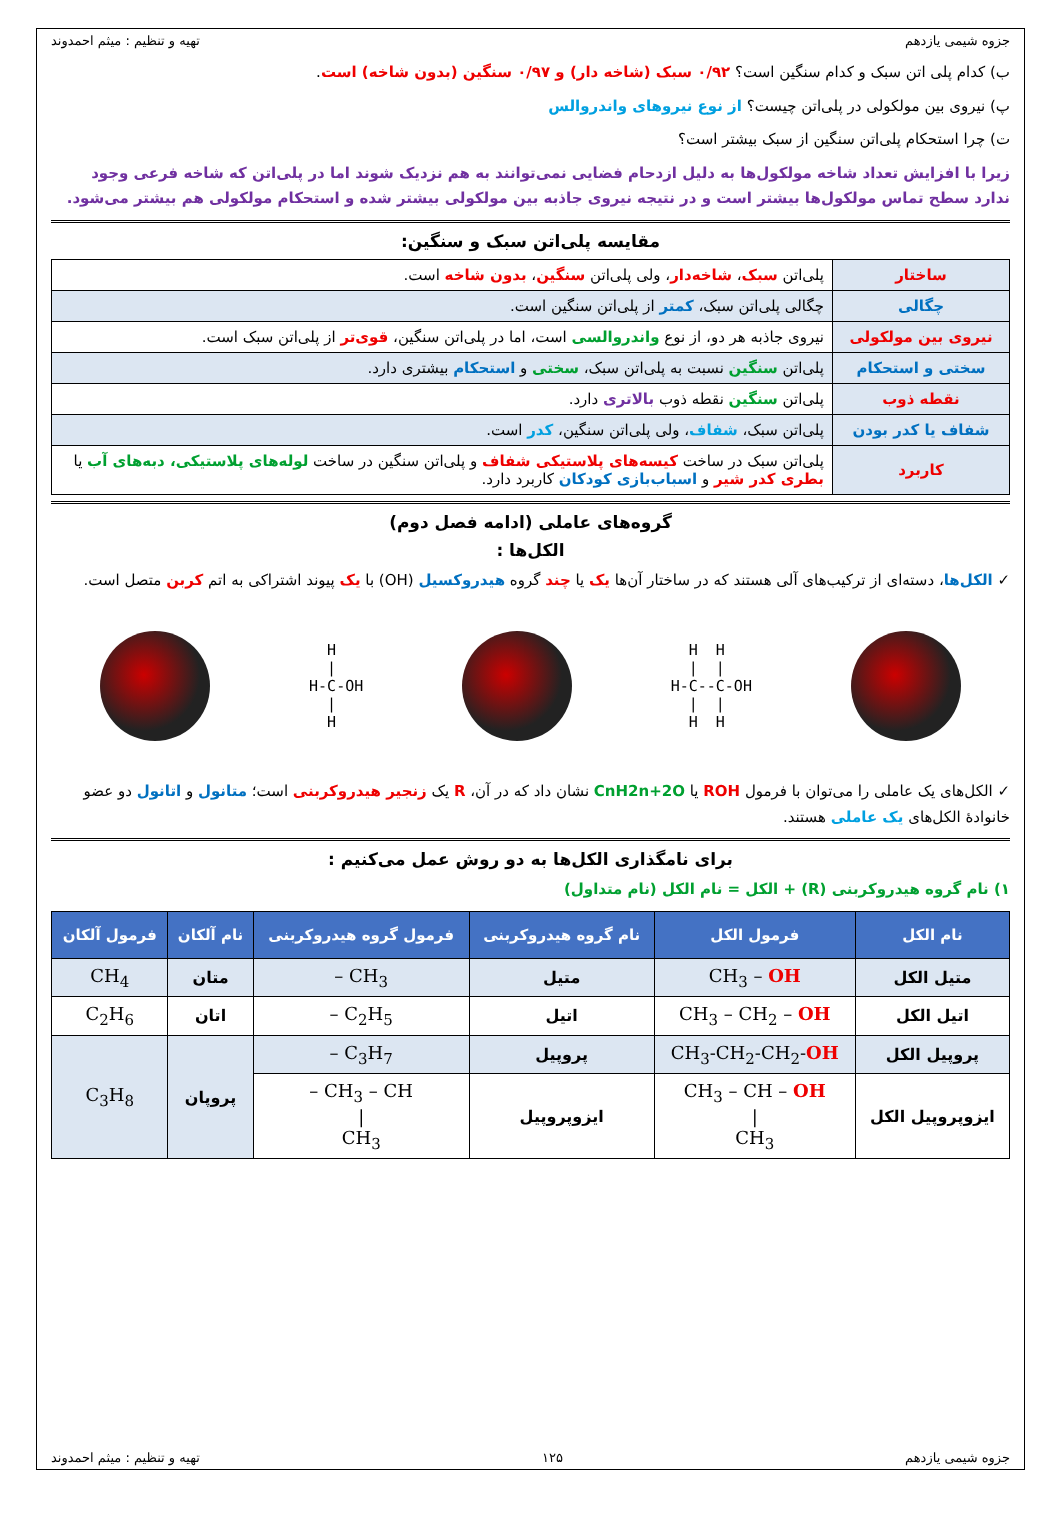جزوه شیمی یازدهم تهیه و تنظیم : میثم احمدوند
ب) کدام پلی اتن سبک و کدام سنگین است؟ ۰/۹۲ سبک (شاخه دار) و ۰/۹۷ سنگین (بدون شاخه) است.
پ) نیروی بین مولکولی در پلی‌اتن چیست؟ از نوع نیروهای واندروالس
ت) چرا استحکام پلی‌اتن سنگین از سبک بیشتر است؟
زیرا با افزایش تعداد شاخه مولکول‌ها به دلیل ازدحام فضایی نمی‌توانند به هم نزدیک شوند اما در پلی‌اتن که شاخه فرعی وجود ندارد سطح تماس مولکول‌ها بیشتر است و در نتیجه نیروی جاذبه بین مولکولی بیشتر شده و استحکام مولکولی هم بیشتر می‌شود.
مقایسه پلی‌اتن سبک و سنگین:
| ساختار | پلی‌اتن سبک ، شاخه‌دار ، ولی پلی‌اتن سنگین ، بدون شاخه است. |
| چگالی | چگالی پلی‌اتن سبک، کمتر از پلی‌اتن سنگین است. |
| نیروی بین مولکولی | نیروی جاذبه هر دو، از نوع واندروالسی است، اما در پلی‌اتن سنگین، قوی‌تر از پلی‌اتن سبک است. |
| سختی و استحکام | پلی‌اتن سنگین نسبت به پلی‌اتن سبک، سختی و استحکام بیشتری دارد. |
| نقطه ذوب | پلی‌اتن سنگین نقطه ذوب بالاتری دارد. |
| شفاف یا کدر بودن | پلی‌اتن سبک، شفاف ، ولی پلی‌اتن سنگین، کدر است. |
| کاربرد | پلی‌اتن سبک در ساخت کیسه‌های پلاستیکی شفاف و پلی‌اتن سنگین در ساخت لوله‌های پلاستیکی، دبه‌های آب یا بطری کدر شیر و اسباب‌بازی کودکان کاربرد دارد. |
گروه‌های عاملی (ادامه فصل دوم)
الکل‌ها :
✓ الکل‌ها، دسته‌ای از ترکیب‌های آلی هستند که در ساختار آن‌ها یک یا چند گروه هیدروکسیل (OH) با یک پیوند اشتراکی به اتم کربن متصل است.
  H
  |
H-C-OH
  |
  H
  H  H
  |  |
H-C--C-OH
  |  |
  H  H
✓ الکل‌های یک عاملی را می‌توان با فرمول ROH یا CnH2n+2O نشان داد که در آن، R یک زنجیر هیدروکربنی است؛ متانول و اتانول دو عضو خانوادهٔ الکل‌های یک عاملی هستند.
برای نامگذاری الکل‌ها به دو روش عمل می‌کنیم :
۱) نام گروه هیدروکربنی (R) + الکل = نام الکل (نام متداول)
| نام الکل | فرمول الکل | نام گروه هیدروکربنی | فرمول گروه هیدروکربنی | نام آلکان | فرمول آلکان |
| --- | --- | --- | --- | --- | --- |
| متیل الکل | CH<sub>3</sub> – OH | متیل | CH<sub>3</sub> – | متان | CH<sub>4</sub> |
| اتیل الکل | CH<sub>3</sub> – CH<sub>2</sub> – OH | اتیل | C<sub>2</sub>H<sub>5</sub> – | اتان | C<sub>2</sub>H<sub>6</sub> |
| پروپیل الکل | CH<sub>3</sub>-CH<sub>2</sub>-CH<sub>2</sub>- OH | پروپیل | C<sub>3</sub>H<sub>7</sub> – | پروپان | C<sub>3</sub>H<sub>8</sub> |
| ایزوپروپیل الکل | CH<sub>3</sub> – CH – OH / CH<sub>3</sub> | ایزوپروپیل | CH<sub>3</sub> – CH – / CH<sub>3</sub> | | |
جزوه شیمی یازدهم ۱۲۵ تهیه و تنظیم : میثم احمدوند